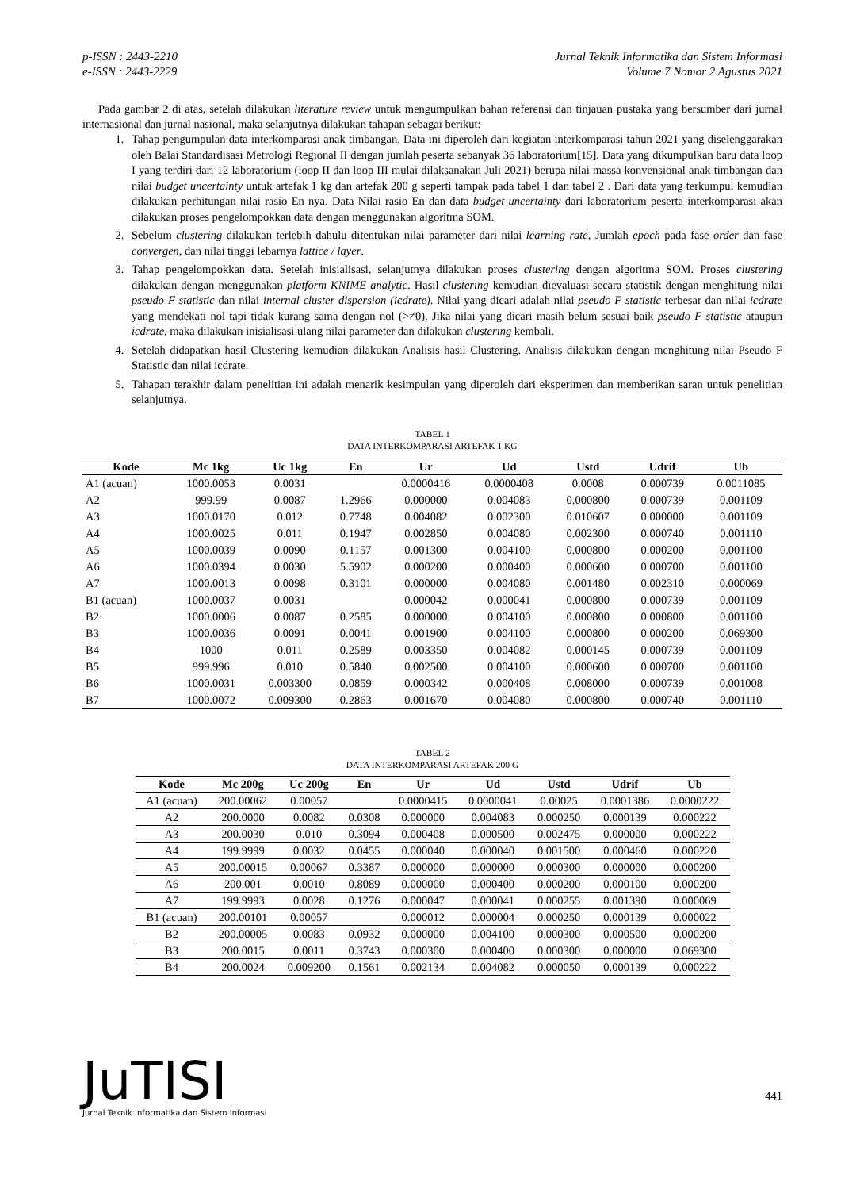p-ISSN : 2443-2210
e-ISSN : 2443-2229
Jurnal Teknik Informatika dan Sistem Informasi
Volume 7 Nomor 2 Agustus 2021
Pada gambar 2 di atas, setelah dilakukan literature review untuk mengumpulkan bahan referensi dan tinjauan pustaka yang bersumber dari jurnal internasional dan jurnal nasional, maka selanjutnya dilakukan tahapan sebagai berikut:
1. Tahap pengumpulan data interkomparasi anak timbangan. Data ini diperoleh dari kegiatan interkomparasi tahun 2021 yang diselenggarakan oleh Balai Standardisasi Metrologi Regional II dengan jumlah peserta sebanyak 36 laboratorium[15]. Data yang dikumpulkan baru data loop I yang terdiri dari 12 laboratorium (loop II dan loop III mulai dilaksanakan Juli 2021) berupa nilai massa konvensional anak timbangan dan nilai budget uncertainty untuk artefak 1 kg dan artefak 200 g seperti tampak pada tabel 1 dan tabel 2 . Dari data yang terkumpul kemudian dilakukan perhitungan nilai rasio En nya. Data Nilai rasio En dan data budget uncertainty dari laboratorium peserta interkomparasi akan dilakukan proses pengelompokkan data dengan menggunakan algoritma SOM.
2. Sebelum clustering dilakukan terlebih dahulu ditentukan nilai parameter dari nilai learning rate, Jumlah epoch pada fase order dan fase convergen, dan nilai tinggi lebarnya lattice / layer.
3. Tahap pengelompokkan data. Setelah inisialisasi, selanjutnya dilakukan proses clustering dengan algoritma SOM. Proses clustering dilakukan dengan menggunakan platform KNIME analytic. Hasil clustering kemudian dievaluasi secara statistik dengan menghitung nilai pseudo F statistic dan nilai internal cluster dispersion (icdrate). Nilai yang dicari adalah nilai pseudo F statistic terbesar dan nilai icdrate yang mendekati nol tapi tidak kurang sama dengan nol (>≠0). Jika nilai yang dicari masih belum sesuai baik pseudo F statistic ataupun icdrate, maka dilakukan inisialisasi ulang nilai parameter dan dilakukan clustering kembali.
4. Setelah didapatkan hasil Clustering kemudian dilakukan Analisis hasil Clustering. Analisis dilakukan dengan menghitung nilai Pseudo F Statistic dan nilai icdrate.
5. Tahapan terakhir dalam penelitian ini adalah menarik kesimpulan yang diperoleh dari eksperimen dan memberikan saran untuk penelitian selanjutnya.
TABEL 1
DATA INTERKOMPARASI ARTEFAK 1 KG
| Kode | Mc 1kg | Uc 1kg | En | Ur | Ud | Ustd | Udrif | Ub |
| --- | --- | --- | --- | --- | --- | --- | --- | --- |
| A1 (acuan) | 1000.0053 | 0.0031 | | 0.0000416 | 0.0000408 | 0.0008 | 0.000739 | 0.0011085 |
| A2 | 999.99 | 0.0087 | 1.2966 | 0.000000 | 0.004083 | 0.000800 | 0.000739 | 0.001109 |
| A3 | 1000.0170 | 0.012 | 0.7748 | 0.004082 | 0.002300 | 0.010607 | 0.000000 | 0.001109 |
| A4 | 1000.0025 | 0.011 | 0.1947 | 0.002850 | 0.004080 | 0.002300 | 0.000740 | 0.001110 |
| A5 | 1000.0039 | 0.0090 | 0.1157 | 0.001300 | 0.004100 | 0.000800 | 0.000200 | 0.001100 |
| A6 | 1000.0394 | 0.0030 | 5.5902 | 0.000200 | 0.000400 | 0.000600 | 0.000700 | 0.001100 |
| A7 | 1000.0013 | 0.0098 | 0.3101 | 0.000000 | 0.004080 | 0.001480 | 0.002310 | 0.000069 |
| B1 (acuan) | 1000.0037 | 0.0031 | | 0.000042 | 0.000041 | 0.000800 | 0.000739 | 0.001109 |
| B2 | 1000.0006 | 0.0087 | 0.2585 | 0.000000 | 0.004100 | 0.000800 | 0.000800 | 0.001100 |
| B3 | 1000.0036 | 0.0091 | 0.0041 | 0.001900 | 0.004100 | 0.000800 | 0.000200 | 0.069300 |
| B4 | 1000 | 0.011 | 0.2589 | 0.003350 | 0.004082 | 0.000145 | 0.000739 | 0.001109 |
| B5 | 999.996 | 0.010 | 0.5840 | 0.002500 | 0.004100 | 0.000600 | 0.000700 | 0.001100 |
| B6 | 1000.0031 | 0.003300 | 0.0859 | 0.000342 | 0.000408 | 0.008000 | 0.000739 | 0.001008 |
| B7 | 1000.0072 | 0.009300 | 0.2863 | 0.001670 | 0.004080 | 0.000800 | 0.000740 | 0.001110 |
TABEL 2
DATA INTERKOMPARASI ARTEFAK 200 G
| Kode | Mc 200g | Uc 200g | En | Ur | Ud | Ustd | Udrif | Ub |
| --- | --- | --- | --- | --- | --- | --- | --- | --- |
| A1 (acuan) | 200.00062 | 0.00057 | | 0.0000415 | 0.0000041 | 0.00025 | 0.0001386 | 0.0000222 |
| A2 | 200.0000 | 0.0082 | 0.0308 | 0.000000 | 0.004083 | 0.000250 | 0.000139 | 0.000222 |
| A3 | 200.0030 | 0.010 | 0.3094 | 0.000408 | 0.000500 | 0.002475 | 0.000000 | 0.000222 |
| A4 | 199.9999 | 0.0032 | 0.0455 | 0.000040 | 0.000040 | 0.001500 | 0.000460 | 0.000220 |
| A5 | 200.00015 | 0.00067 | 0.3387 | 0.000000 | 0.000000 | 0.000300 | 0.000000 | 0.000200 |
| A6 | 200.001 | 0.0010 | 0.8089 | 0.000000 | 0.000400 | 0.000200 | 0.000100 | 0.000200 |
| A7 | 199.9993 | 0.0028 | 0.1276 | 0.000047 | 0.000041 | 0.000255 | 0.001390 | 0.000069 |
| B1 (acuan) | 200.00101 | 0.00057 | | 0.000012 | 0.000004 | 0.000250 | 0.000139 | 0.000022 |
| B2 | 200.00005 | 0.0083 | 0.0932 | 0.000000 | 0.004100 | 0.000300 | 0.000500 | 0.000200 |
| B3 | 200.0015 | 0.0011 | 0.3743 | 0.000300 | 0.000400 | 0.000300 | 0.000000 | 0.069300 |
| B4 | 200.0024 | 0.009200 | 0.1561 | 0.002134 | 0.004082 | 0.000050 | 0.000139 | 0.000222 |
JuTISI
Jurnal Teknik Informatika dan Sistem Informasi
441